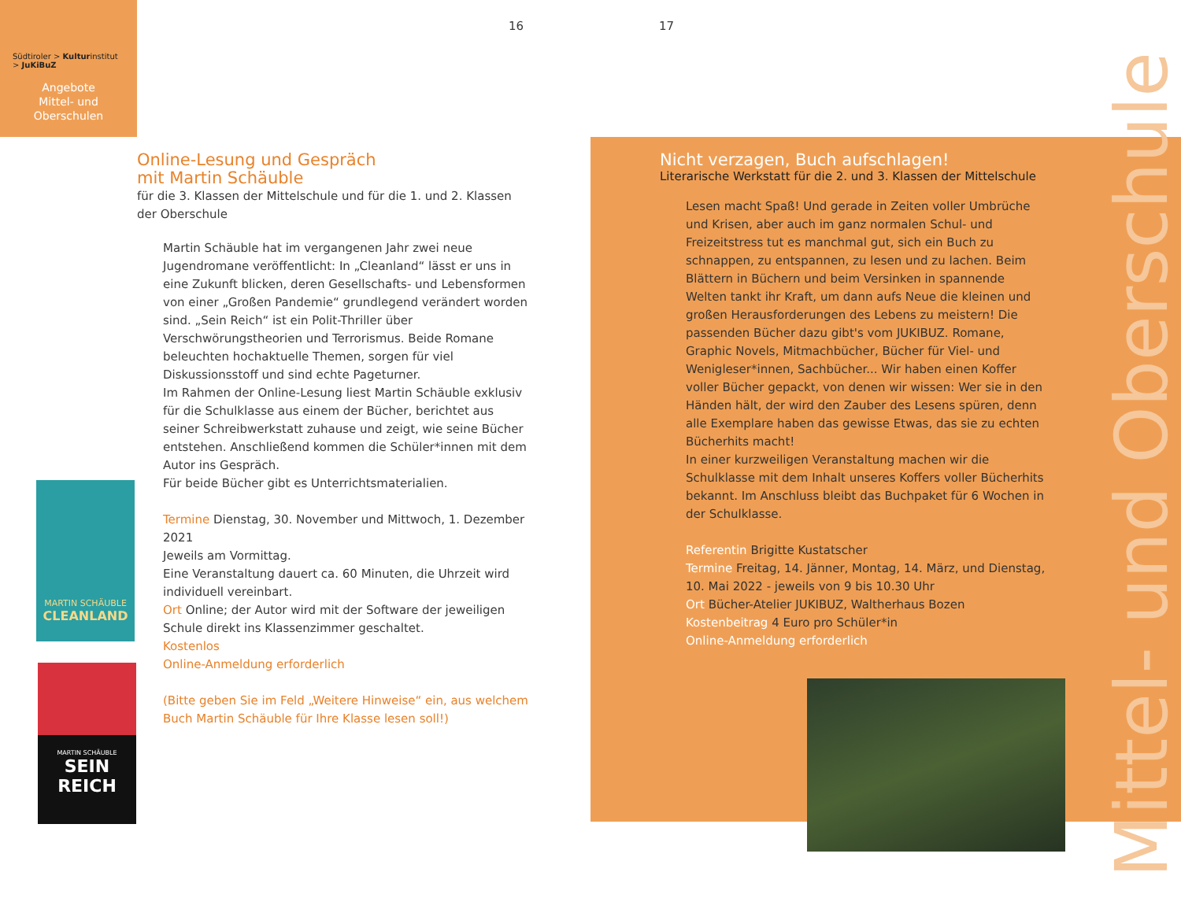Südtiroler > Kulturinstitut
> JuKiBuZ
Angebote
Mittel- und
Oberschulen
16 17
Online-Lesung und Gespräch
mit Martin Schäuble
für die 3. Klassen der Mittelschule und für die 1. und 2. Klassen der Oberschule
Martin Schäuble hat im vergangenen Jahr zwei neue Jugendromane veröffentlicht: In „Cleanland“ lässt er uns in eine Zukunft blicken, deren Gesellschafts- und Lebensformen von einer „Großen Pandemie“ grundlegend verändert worden sind. „Sein Reich“ ist ein Polit-Thriller über Verschwörungstheorien und Terrorismus. Beide Romane beleuchten hochaktuelle Themen, sorgen für viel Diskussionsstoff und sind echte Pageturner.
Im Rahmen der Online-Lesung liest Martin Schäuble exklusiv für die Schulklasse aus einem der Bücher, berichtet aus seiner Schreibwerkstatt zuhause und zeigt, wie seine Bücher entstehen. Anschließend kommen die Schüler*innen mit dem Autor ins Gespräch.
Für beide Bücher gibt es Unterrichtsmaterialien.
Termine Dienstag, 30. November und Mittwoch, 1. Dezember 2021
Jeweils am Vormittag.
Eine Veranstaltung dauert ca. 60 Minuten, die Uhrzeit wird individuell vereinbart.
Ort Online; der Autor wird mit der Software der jeweiligen Schule direkt ins Klassenzimmer geschaltet.
Kostenlos
Online-Anmeldung erforderlich
(Bitte geben Sie im Feld „Weitere Hinweise“ ein, aus welchem Buch Martin Schäuble für Ihre Klasse lesen soll!)
MARTIN SCHÄUBLE
CLEANLAND
MARTIN SCHÄUBLE
SEIN
REICH
Mittel- und Oberschule
Nicht verzagen, Buch aufschlagen!
Literarische Werkstatt für die 2. und 3. Klassen der Mittelschule
Lesen macht Spaß! Und gerade in Zeiten voller Umbrüche und Krisen, aber auch im ganz normalen Schul- und Freizeitstress tut es manchmal gut, sich ein Buch zu schnappen, zu entspannen, zu lesen und zu lachen. Beim Blättern in Büchern und beim Versinken in spannende Welten tankt ihr Kraft, um dann aufs Neue die kleinen und großen Herausforderungen des Lebens zu meistern! Die passenden Bücher dazu gibt's vom JUKIBUZ. Romane, Graphic Novels, Mitmachbücher, Bücher für Viel- und Wenigleser*innen, Sachbücher... Wir haben einen Koffer voller Bücher gepackt, von denen wir wissen: Wer sie in den Händen hält, der wird den Zauber des Lesens spüren, denn alle Exemplare haben das gewisse Etwas, das sie zu echten Bücherhits macht!
In einer kurzweiligen Veranstaltung machen wir die Schulklasse mit dem Inhalt unseres Koffers voller Bücherhits bekannt. Im Anschluss bleibt das Buchpaket für 6 Wochen in der Schulklasse.
Referentin Brigitte Kustatscher
Termine Freitag, 14. Jänner, Montag, 14. März, und Dienstag, 10. Mai 2022 - jeweils von 9 bis 10.30 Uhr
Ort Bücher-Atelier JUKIBUZ, Waltherhaus Bozen
Kostenbeitrag 4 Euro pro Schüler*in
Online-Anmeldung erforderlich